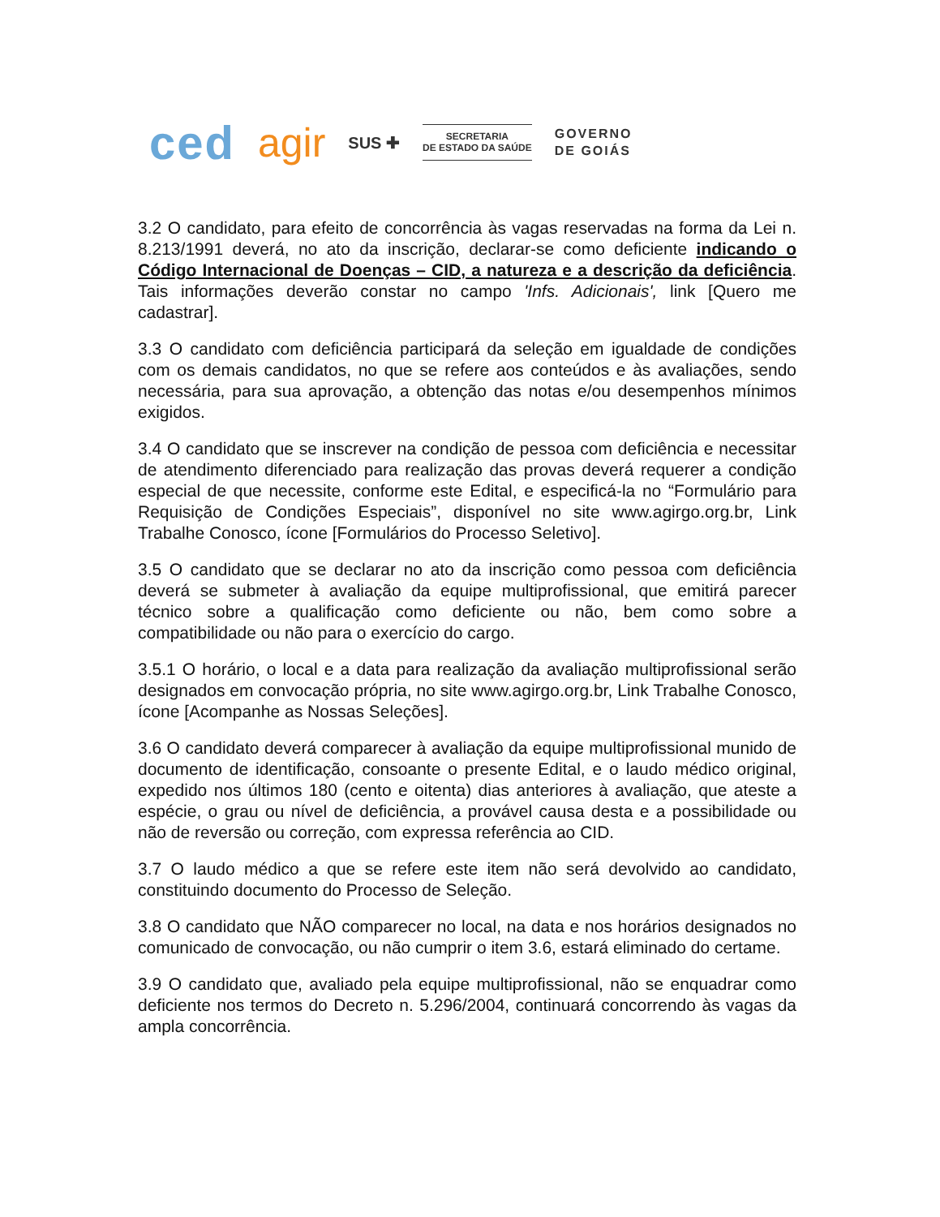ced agir SUS ✚
SECRETARIA
DE ESTADO DA SAÚDE
GOVERNO
DE GOIÁS
3.2 O candidato, para efeito de concorrência às vagas reservadas na forma da Lei n. 8.213/1991 deverá, no ato da inscrição, declarar-se como deficiente indicando o Código Internacional de Doenças – CID, a natureza e a descrição da deficiência. Tais informações deverão constar no campo 'Infs. Adicionais', link [Quero me cadastrar].
3.3 O candidato com deficiência participará da seleção em igualdade de condições com os demais candidatos, no que se refere aos conteúdos e às avaliações, sendo necessária, para sua aprovação, a obtenção das notas e/ou desempenhos mínimos exigidos.
3.4 O candidato que se inscrever na condição de pessoa com deficiência e necessitar de atendimento diferenciado para realização das provas deverá requerer a condição especial de que necessite, conforme este Edital, e especificá-la no “Formulário para Requisição de Condições Especiais”, disponível no site www.agirgo.org.br, Link Trabalhe Conosco, ícone [Formulários do Processo Seletivo].
3.5 O candidato que se declarar no ato da inscrição como pessoa com deficiência deverá se submeter à avaliação da equipe multiprofissional, que emitirá parecer técnico sobre a qualificação como deficiente ou não, bem como sobre a compatibilidade ou não para o exercício do cargo.
3.5.1 O horário, o local e a data para realização da avaliação multiprofissional serão designados em convocação própria, no site www.agirgo.org.br, Link Trabalhe Conosco, ícone [Acompanhe as Nossas Seleções].
3.6 O candidato deverá comparecer à avaliação da equipe multiprofissional munido de documento de identificação, consoante o presente Edital, e o laudo médico original, expedido nos últimos 180 (cento e oitenta) dias anteriores à avaliação, que ateste a espécie, o grau ou nível de deficiência, a provável causa desta e a possibilidade ou não de reversão ou correção, com expressa referência ao CID.
3.7 O laudo médico a que se refere este item não será devolvido ao candidato, constituindo documento do Processo de Seleção.
3.8 O candidato que NÃO comparecer no local, na data e nos horários designados no comunicado de convocação, ou não cumprir o item 3.6, estará eliminado do certame.
3.9 O candidato que, avaliado pela equipe multiprofissional, não se enquadrar como deficiente nos termos do Decreto n. 5.296/2004, continuará concorrendo às vagas da ampla concorrência.